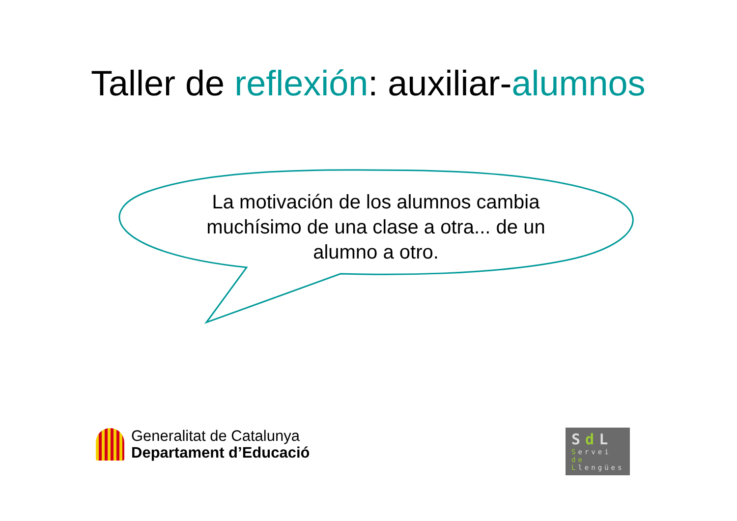Taller de reflexión: auxiliar-alumnos
La motivación de los alumnos cambia muchísimo de una clase a otra... de un alumno a otro.
Generalitat de Catalunya
Departament d’Educació
Sd L
Servei
de
Llengües